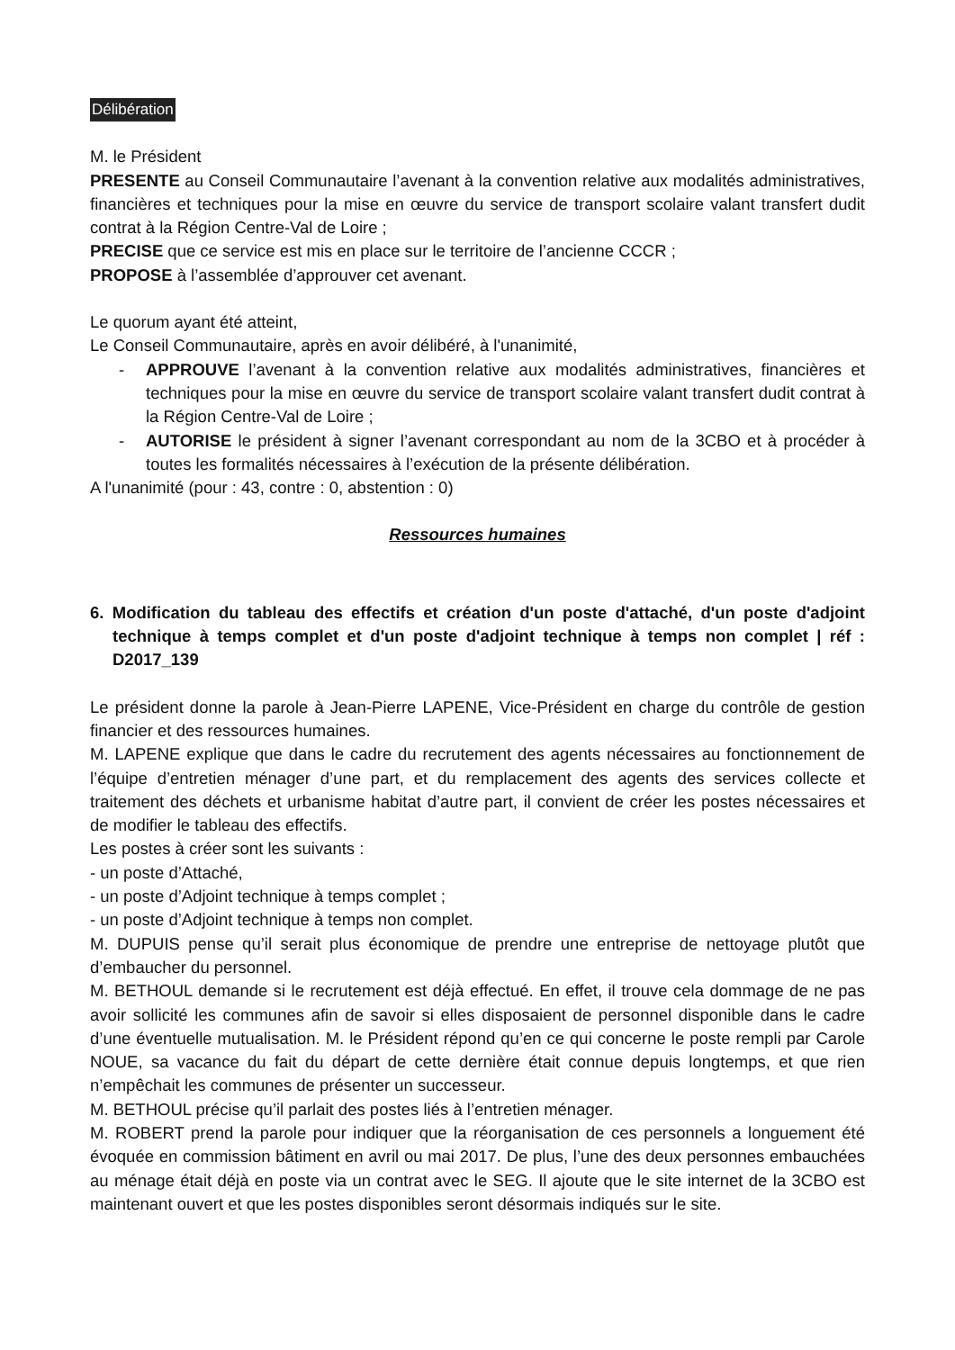Délibération
M. le Président
PRESENTE au Conseil Communautaire l’avenant à la convention relative aux modalités administratives, financières et techniques pour la mise en œuvre du service de transport scolaire valant transfert dudit contrat à la Région Centre-Val de Loire ;
PRECISE que ce service est mis en place sur le territoire de l’ancienne CCCR ;
PROPOSE à l’assemblée d’approuver cet avenant.
Le quorum ayant été atteint,
Le Conseil Communautaire, après en avoir délibéré, à l'unanimité,
- APPROUVE l’avenant à la convention relative aux modalités administratives, financières et techniques pour la mise en œuvre du service de transport scolaire valant transfert dudit contrat à la Région Centre-Val de Loire ;
- AUTORISE le président à signer l’avenant correspondant au nom de la 3CBO et à procéder à toutes les formalités nécessaires à l’exécution de la présente délibération.
A l'unanimité (pour : 43, contre : 0, abstention : 0)
Ressources humaines
6. Modification du tableau des effectifs et création d'un poste d'attaché, d'un poste d'adjoint technique à temps complet et d'un poste d'adjoint technique à temps non complet | réf : D2017_139
Le président donne la parole à Jean-Pierre LAPENE, Vice-Président en charge du contrôle de gestion financier et des ressources humaines.
M. LAPENE explique que dans le cadre du recrutement des agents nécessaires au fonctionnement de l’équipe d’entretien ménager d’une part, et du remplacement des agents des services collecte et traitement des déchets et urbanisme habitat d’autre part, il convient de créer les postes nécessaires et de modifier le tableau des effectifs.
Les postes à créer sont les suivants :
- un poste d’Attaché,
- un poste d’Adjoint technique à temps complet ;
- un poste d’Adjoint technique à temps non complet.
M. DUPUIS pense qu’il serait plus économique de prendre une entreprise de nettoyage plutôt que d’embaucher du personnel.
M. BETHOUL demande si le recrutement est déjà effectué. En effet, il trouve cela dommage de ne pas avoir sollicité les communes afin de savoir si elles disposaient de personnel disponible dans le cadre d’une éventuelle mutualisation. M. le Président répond qu’en ce qui concerne le poste rempli par Carole NOUE, sa vacance du fait du départ de cette dernière était connue depuis longtemps, et que rien n’empêchait les communes de présenter un successeur.
M. BETHOUL précise qu’il parlait des postes liés à l’entretien ménager.
M. ROBERT prend la parole pour indiquer que la réorganisation de ces personnels a longuement été évoquée en commission bâtiment en avril ou mai 2017. De plus, l’une des deux personnes embauchées au ménage était déjà en poste via un contrat avec le SEG. Il ajoute que le site internet de la 3CBO est maintenant ouvert et que les postes disponibles seront désormais indiqués sur le site.